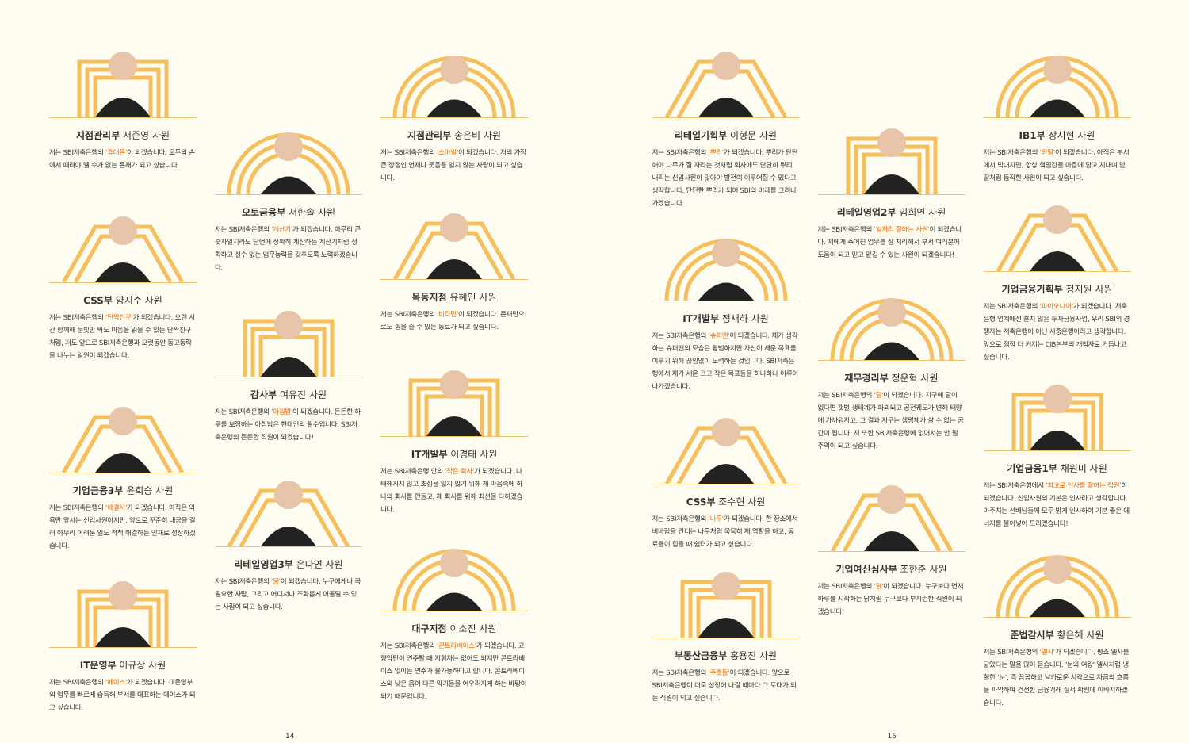지점관리부 서준영 사원
저는 SBI저축은행의 '휴대폰'이 되겠습니다. 모두의 손에서 떼려야 뗄 수가 없는 존재가 되고 싶습니다.
CSS부 양지수 사원
저는 SBI저축은행의 '단짝친구'가 되겠습니다. 오랜 시간 함께해 눈빛만 봐도 마음을 읽을 수 있는 단짝친구처럼, 저도 앞으로 SBI저축은행과 오랫동안 동고동락을 나누는 일원이 되겠습니다.
기업금융3부 윤희승 사원
저는 SBI저축은행의 '해결사'가 되겠습니다. 아직은 의욕만 앞서는 신입사원이지만, 앞으로 꾸준히 내공을 길러 아무리 어려운 일도 척척 해결하는 인재로 성장하겠습니다.
IT운영부 이규상 사원
저는 SBI저축은행의 '에이스'가 되겠습니다. IT운영부의 업무를 빠르게 습득해 부서를 대표하는 에이스가 되고 싶습니다.
오토금융부 서한솔 사원
저는 SBI저축은행의 '계산기'가 되겠습니다. 아무리 큰 숫자일지라도 단번에 정확히 계산하는 계산기처럼 정확하고 실수 없는 업무능력을 갖추도록 노력하겠습니다.
감사부 여유진 사원
저는 SBI저축은행의 '아침밥'이 되겠습니다. 든든한 하루를 보장하는 아침밥은 현대인의 필수입니다. SBI저축은행의 든든한 직원이 되겠습니다!
리테일영업3부 은다연 사원
저는 SBI저축은행의 '물'이 되겠습니다. 누구에게나 꼭 필요한 사람, 그리고 어디서나 조화롭게 어울릴 수 있는 사람이 되고 싶습니다.
지점관리부 송은비 사원
저는 SBI저축은행의 '스마일'이 되겠습니다. 저의 가장 큰 장점인 언제나 웃음을 잃지 않는 사람이 되고 싶습니다.
목동지점 유혜인 사원
저는 SBI저축은행의 '비타민'이 되겠습니다. 존재만으로도 힘을 줄 수 있는 동료가 되고 싶습니다.
IT개발부 이경태 사원
저는 SBI저축은행 안의 '작은 회사'가 되겠습니다. 나태해지지 않고 초심을 잃지 않기 위해 제 마음속에 하나의 회사를 만들고, 제 회사를 위해 최선을 다하겠습니다.
대구지점 이소진 사원
저는 SBI저축은행의 '콘트라베이스'가 되겠습니다. 교향악단이 연주할 때 지휘자는 없어도 되지만 콘트라베이스 없이는 연주가 불가능하다고 합니다. 콘트라베이스의 낮은 음이 다른 악기들을 어우러지게 하는 바탕이 되기 때문입니다.
14
리테일기획부 이형문 사원
저는 SBI저축은행의 '뿌리'가 되겠습니다. 뿌리가 단단해야 나무가 잘 자라는 것처럼 회사에도 단단히 뿌리 내리는 신입사원이 많아야 발전이 이루어질 수 있다고 생각합니다. 단단한 뿌리가 되어 SBI의 미래를 그려나가겠습니다.
IT개발부 정새하 사원
저는 SBI저축은행의 '슈퍼맨'이 되겠습니다. 제가 생각하는 슈퍼맨의 모습은 평범하지만 자신이 세운 목표를 이루기 위해 끊임없이 노력하는 것입니다. SBI저축은행에서 제가 세운 크고 작은 목표들을 하나하나 이루어나가겠습니다.
CSS부 조수현 사원
저는 SBI저축은행의 '나무'가 되겠습니다. 한 장소에서 비바람을 견디는 나무처럼 묵묵히 제 역할을 하고, 동료들이 힘들 때 쉼터가 되고 싶습니다.
부동산금융부 홍용진 사원
저는 SBI저축은행의 '주춧돌'이 되겠습니다. 앞으로 SBI저축은행이 더욱 성장해 나갈 때마다 그 토대가 되는 직원이 되고 싶습니다.
리테일영업2부 임희연 사원
저는 SBI저축은행의 '일처리 잘하는 사원'이 되겠습니다. 저에게 주어진 업무를 잘 처리해서 부서 여러분께 도움이 되고 믿고 맡길 수 있는 사원이 되겠습니다!
재무경리부 정운혁 사원
저는 SBI저축은행의 '달'이 되겠습니다. 지구에 달이 없다면 갯벌 생태계가 파괴되고 공전궤도가 변해 태양에 가까워지고, 그 결과 지구는 생명체가 살 수 없는 공간이 됩니다. 저 또한 SBI저축은행에 없어서는 안 될 주역이 되고 싶습니다.
기업여신심사부 조한준 사원
저는 SBI저축은행의 '닭'이 되겠습니다. 누구보다 먼저 하루를 시작하는 닭처럼 누구보다 부지런한 직원이 되겠습니다!
IB1부 장시현 사원
저는 SBI저축은행의 '맏딸'이 되겠습니다. 아직은 부서에서 막내지만, 항상 책임감을 마음에 담고 지내며 맏딸처럼 듬직한 사원이 되고 싶습니다.
기업금융기획부 정지원 사원
저는 SBI저축은행의 '파이오니어'가 되겠습니다. 저축은행 업계에선 흔치 않은 투자금융사업, 우리 SBI의 경쟁자는 저축은행이 아닌 시중은행이라고 생각합니다. 앞으로 점점 더 커지는 CIB본부의 개척자로 거듭나고 싶습니다.
기업금융1부 채원미 사원
저는 SBI저축은행에서 '최고로 인사를 잘하는 직원'이 되겠습니다. 신입사원의 기본은 인사라고 생각합니다. 마주치는 선배님들께 모두 밝게 인사하여 기분 좋은 에너지를 불어넣어 드리겠습니다!
준법감시부 황은혜 사원
저는 SBI저축은행의 '엘사'가 되겠습니다. 평소 엘사를 닮았다는 말을 많이 듣습니다. '눈의 여왕' 엘사처럼 냉철한 '눈', 즉 꼼꼼하고 날카로운 시각으로 자금의 흐름을 파악하여 건전한 금융거래 질서 확립에 이바지하겠습니다.
15